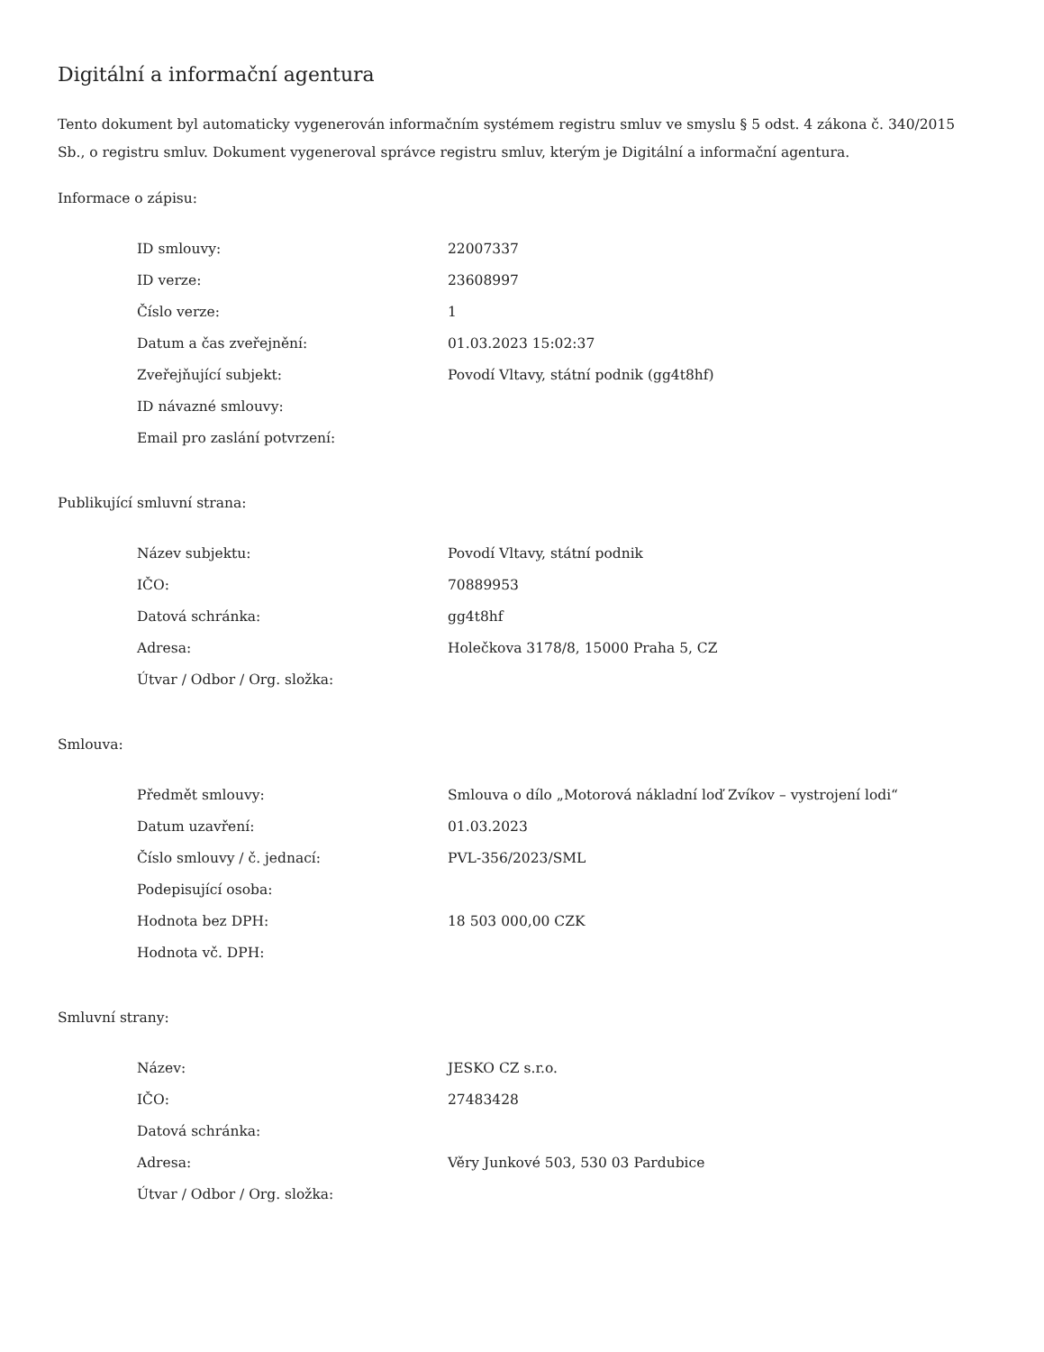Digitální a informační agentura
Tento dokument byl automaticky vygenerován informačním systémem registru smluv ve smyslu § 5 odst. 4 zákona č. 340/2015 Sb., o registru smluv. Dokument vygeneroval správce registru smluv, kterým je Digitální a informační agentura.
Informace o zápisu:
| ID smlouvy: | 22007337 |
| ID verze: | 23608997 |
| Číslo verze: | 1 |
| Datum a čas zveřejnění: | 01.03.2023 15:02:37 |
| Zveřejňující subjekt: | Povodí Vltavy, státní podnik (gg4t8hf) |
| ID návazné smlouvy: | |
| Email pro zaslání potvrzení: | |
Publikující smluvní strana:
| Název subjektu: | Povodí Vltavy, státní podnik |
| IČO: | 70889953 |
| Datová schránka: | gg4t8hf |
| Adresa: | Holečkova 3178/8, 15000 Praha 5, CZ |
| Útvar / Odbor / Org. složka: | |
Smlouva:
| Předmět smlouvy: | Smlouva o dílo „Motorová nákladní loď Zvíkov – vystrojení lodi“ |
| Datum uzavření: | 01.03.2023 |
| Číslo smlouvy / č. jednací: | PVL-356/2023/SML |
| Podepisující osoba: | |
| Hodnota bez DPH: | 18 503 000,00 CZK |
| Hodnota vč. DPH: | |
Smluvní strany:
| Název: | JESKO CZ s.r.o. |
| IČO: | 27483428 |
| Datová schránka: | |
| Adresa: | Věry Junkové 503, 530 03 Pardubice |
| Útvar / Odbor / Org. složka: | |